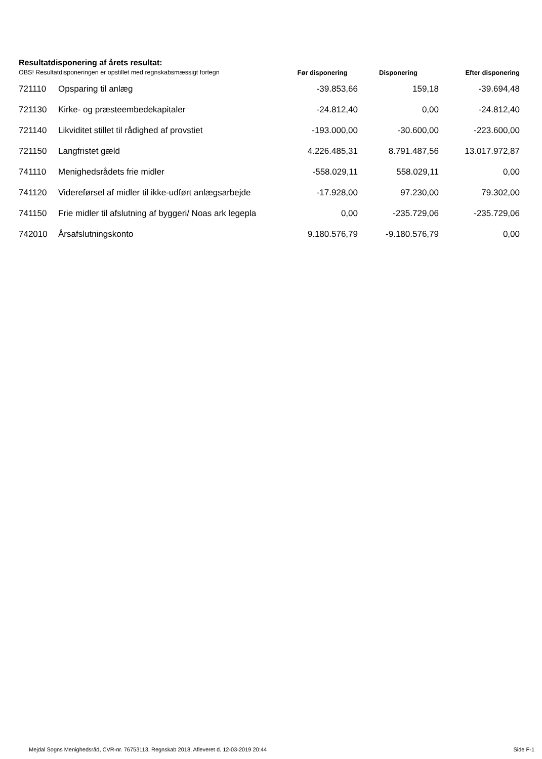Resultatdisponering af årets resultat:
| OBS! Resultatdisponeringen er opstillet med regnskabsmæssigt fortegn | | Før disponering | Disponering | Efter disponering |
| --- | --- | --- | --- | --- |
| 721110 | Opsparing til anlæg | -39.853,66 | 159,18 | -39.694,48 |
| 721130 | Kirke- og præsteembedekapitaler | -24.812,40 | 0,00 | -24.812,40 |
| 721140 | Likviditet stillet til rådighed af provstiet | -193.000,00 | -30.600,00 | -223.600,00 |
| 721150 | Langfristet gæld | 4.226.485,31 | 8.791.487,56 | 13.017.972,87 |
| 741110 | Menighedsrådets frie midler | -558.029,11 | 558.029,11 | 0,00 |
| 741120 | Videreførsel af midler til ikke-udført anlægsarbejde | -17.928,00 | 97.230,00 | 79.302,00 |
| 741150 | Frie midler til afslutning af byggeri/ Noas ark legepla | 0,00 | -235.729,06 | -235.729,06 |
| 742010 | Årsafslutningskonto | 9.180.576,79 | -9.180.576,79 | 0,00 |
Mejdal Sogns Menighedsråd, CVR-nr. 76753113, Regnskab 2018, Afleveret d. 12-03-2019 20:44 Side F-1